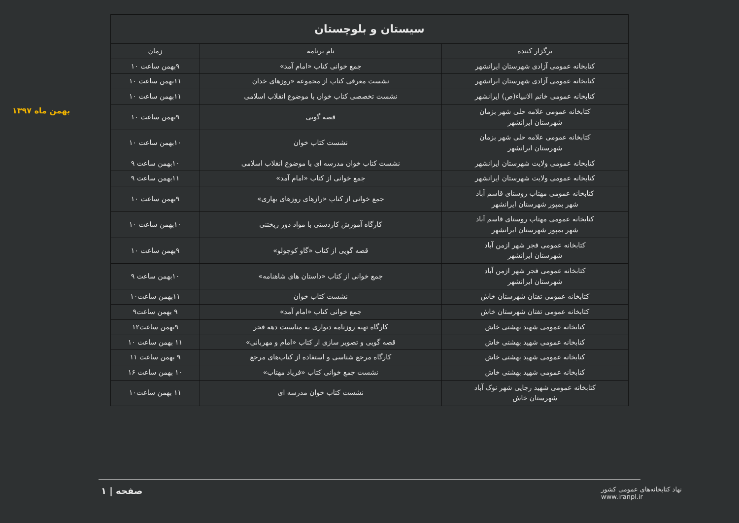بهمن ماه ۱۳۹۷
| سیستان و بلوچستان | | |
| --- | --- | --- |
| برگزار کننده | نام برنامه | زمان |
| کتابخانه عمومی آزادی شهرستان ایرانشهر | جمع خوانی کتاب «امام آمد» | ۹بهمن ساعت ۱۰ |
| کتابخانه عمومی آزادی شهرستان ایرانشهر | نشست معرفی کتاب از مجموعه «روزهای خدان | ۱۱بهمن ساعت ۱۰ |
| کتابخانه عمومی خاتم الانبیاء(ص) ایرانشهر | نشست تخصصی کتاب خوان با موضوع انقلاب اسلامی | ۱۱بهمن ساعت ۱۰ |
| کتابخانه عمومی علامه حلی شهر بزمان شهرستان ایرانشهر | قصه گویی | ۹بهمن ساعت ۱۰ |
| کتابخانه عمومی علامه حلی شهر بزمان شهرستان ایرانشهر | نشست کتاب خوان | ۱۰بهمن ساعت ۱۰ |
| کتابخانه عمومی ولایت شهرستان ایرانشهر | نشست کتاب خوان مدرسه ای با موضوع انقلاب اسلامی | ۱۰بهمن ساعت ۹ |
| کتابخانه عمومی ولایت شهرستان ایرانشهر | جمع خوانی از کتاب «امام آمد» | ۱۱بهمن ساعت ۹ |
| کتابخانه عمومی مهتاب روستای قاسم آباد شهر بمپور شهرستان ایرانشهر | جمع خوانی از کتاب «رازهای روزهای بهاری» | ۹بهمن ساعت ۱۰ |
| کتابخانه عمومی مهتاب روستای قاسم آباد شهر بمپور شهرستان ایرانشهر | کارگاه آموزش کاردستی با مواد دور ریختنی | ۱۰بهمن ساعت ۱۰ |
| کتابخانه عمومی فجر شهر ازمن آباد شهرستان ایرانشهر | قصه گویی از کتاب «گاو کوچولو» | ۹بهمن ساعت ۱۰ |
| کتابخانه عمومی فجر شهر ازمن آباد شهرستان ایرانشهر | جمع خوانی از کتاب «داستان های شاهنامه» | ۱۰بهمن ساعت ۹ |
| کتابخانه عمومی تفتان شهرستان خاش | نشست کتاب خوان | ۱۱بهمن ساعت۱۰ |
| کتابخانه عمومی تفتان شهرستان خاش | جمع خوانی کتاب «امام آمد» | ۹ بهمن ساعت۹ |
| کتابخانه عمومی شهید بهشتی خاش | کارگاه تهیه روزنامه دیواری به مناسبت دهه فجر | ۹بهمن ساعت۱۲ |
| کتابخانه عمومی شهید بهشتی خاش | قصه گویی و تصویر سازی از کتاب «امام و مهربانی» | ۱۱ بهمن ساعت ۱۰ |
| کتابخانه عمومی شهید بهشتی خاش | کارگاه مرجع شناسی و استفاده از کتاب‌های مرجع | ۹ بهمن ساعت ۱۱ |
| کتابخانه عمومی شهید بهشتی خاش | نشست جمع خوانی کتاب «فریاد مهتاب» | ۱۰ بهمن ساعت ۱۶ |
| کتابخانه عمومی شهید رجایی شهر نوک آباد شهرستان خاش | نشست کتاب خوان مدرسه ای | ۱۱ بهمن ساعت۱۰ |
صفحه | ۱
نهاد کتابخانه‌های عمومی کشور
www.iranpl.ir